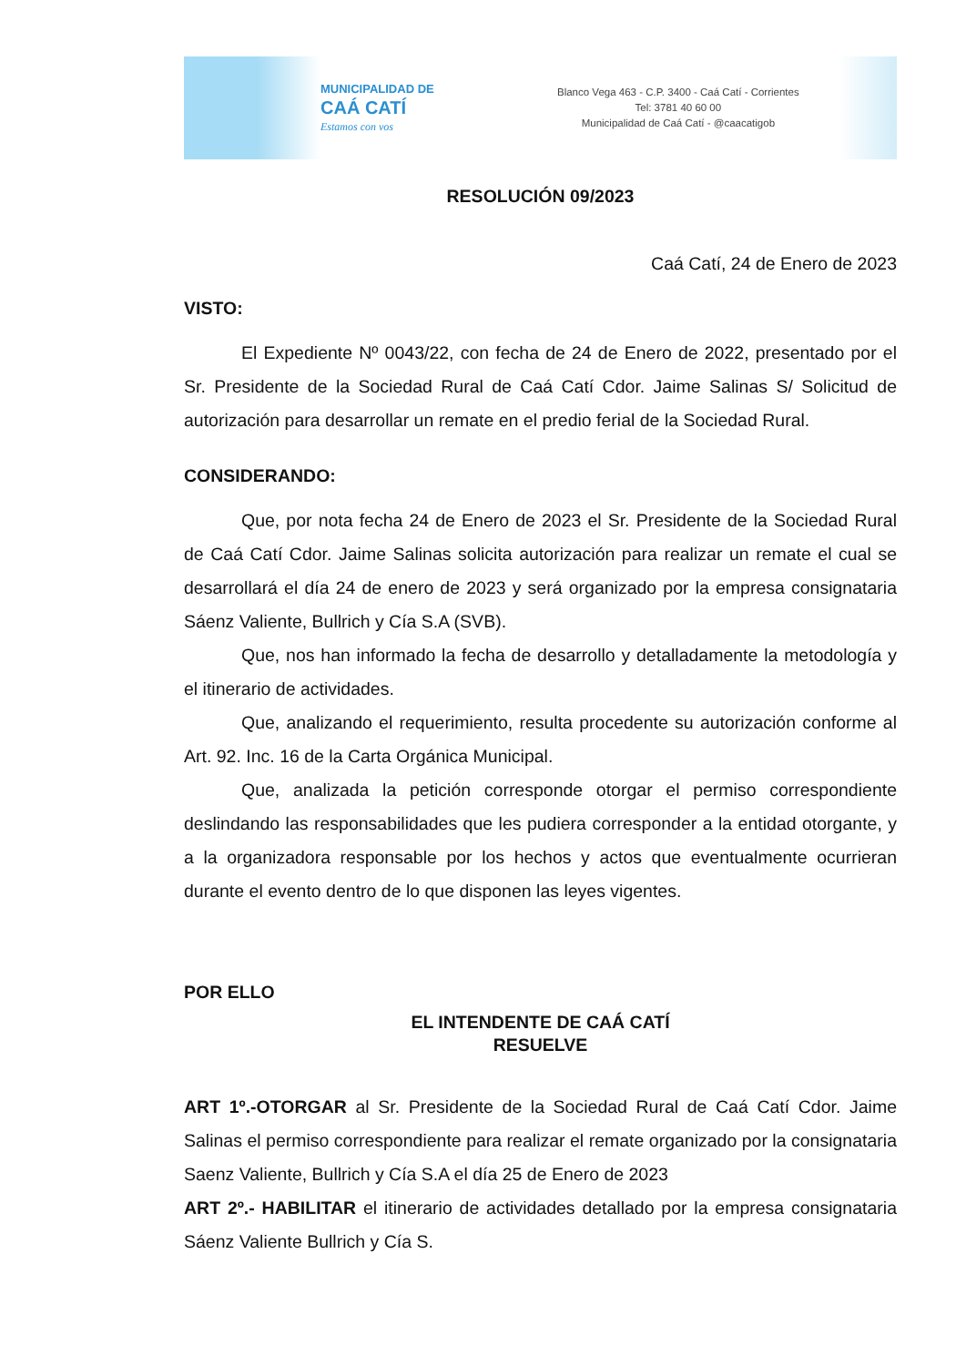MUNICIPALIDAD DE
CAÁ CATÍ
Estamos con vos
Blanco Vega 463 - C.P. 3400 - Caá Catí - Corrientes
Tel: 3781 40 60 00
Municipalidad de Caá Catí - @caacatigob
RESOLUCIÓN 09/2023
Caá Catí, 24 de Enero de 2023
VISTO:
El Expediente Nº 0043/22, con fecha de 24 de Enero de 2022, presentado por el Sr. Presidente de la Sociedad Rural de Caá Catí Cdor. Jaime Salinas S/ Solicitud de autorización para desarrollar un remate en el predio ferial de la Sociedad Rural.
CONSIDERANDO:
Que, por nota fecha 24 de Enero de 2023 el Sr. Presidente de la Sociedad Rural de Caá Catí Cdor. Jaime Salinas solicita autorización para realizar un remate el cual se desarrollará el día 24 de enero de 2023 y será organizado por la empresa consignataria Sáenz Valiente, Bullrich y Cía S.A (SVB).
Que, nos han informado la fecha de desarrollo y detalladamente la metodología y el itinerario de actividades.
Que, analizando el requerimiento, resulta procedente su autorización conforme al Art. 92. Inc. 16 de la Carta Orgánica Municipal.
Que, analizada la petición corresponde otorgar el permiso correspondiente deslindando las responsabilidades que les pudiera corresponder a la entidad otorgante, y a la organizadora responsable por los hechos y actos que eventualmente ocurrieran durante el evento dentro de lo que disponen las leyes vigentes.
POR ELLO
EL INTENDENTE DE CAÁ CATÍ
RESUELVE
ART 1º.-OTORGAR al Sr. Presidente de la Sociedad Rural de Caá Catí Cdor. Jaime Salinas el permiso correspondiente para realizar el remate organizado por la consignataria Saenz Valiente, Bullrich y Cía S.A el día 25 de Enero de 2023
ART 2º.- HABILITAR el itinerario de actividades detallado por la empresa consignataria Sáenz Valiente Bullrich y Cía S.